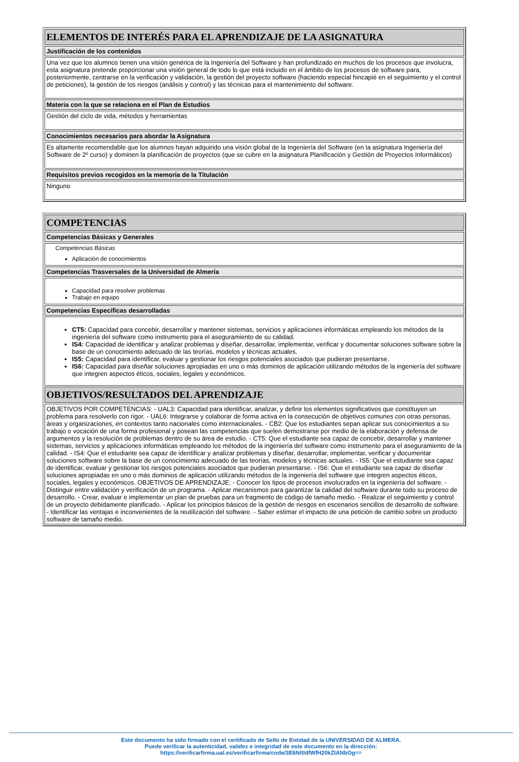| ELEMENTOS DE INTERÉS PARA EL APRENDIZAJE DE LA ASIGNATURA |
| --- |
| Justificación de los contenidos |
| Una vez que los alumnos tienen una visión genérica de la Ingeniería del Software y han profundizado en muchos de los procesos que involucra, esta asignatura pretende proporcionar una visión general de todo lo que está incluido en el ámbito de los procesos de software para, posteriormente, centrarse en la verificación y validación, la gestión del proyecto software (haciendo especial hincapié en el seguimiento y el control de peticiones), la gestión de los riesgos (análisis y control) y las técnicas para el mantenimiento del software. |
| Materia con la que se relaciona en el Plan de Estudios |
| Gestión del ciclo de vida, métodos y herramientas |
| Conocimientos necesarios para abordar la Asignatura |
| Es altamente recomendable que los alumnos hayan adquirido una visión global de la Ingeniería del Software (en la asignatura Ingeniería del Software de 2º curso) y dominen la planificación de proyectos (que se cubre en la asignatura Planificación y Gestión de Proyectos Informáticos) |
| Requisitos previos recogidos en la memoria de la Titulación |
| Ninguno |
| COMPETENCIAS |
| --- |
| Competencias Básicas y Generales |
| Competencias Básicas Aplicación de conocimientos |
| Competencias Trasversales de la Universidad de Almería |
| Capacidad para resolver problemas Trabajo en equipo |
| Competencias Específicas desarrolladas |
| CT5: Capacidad para concebir, desarrollar y mantener sistemas, servicios y aplicaciones informáticas empleando los métodos de la ingeniería del software como instrumento para el aseguramiento de su calidad. IS4: Capacidad de identificar y analizar problemas y diseñar, desarrollar, implementar, verificar y documentar soluciones software sobre la base de un conocimiento adecuado de las teorías, modelos y técnicas actuales. IS5: Capacidad para identificar, evaluar y gestionar los riesgos potenciales asociados que pudieran presentarse. IS6: Capacidad para diseñar soluciones apropiadas en uno o más dominios de aplicación utilizando métodos de la ingeniería del software que integren aspectos éticos, sociales, legales y económicos. |
| OBJETIVOS/RESULTADOS DEL APRENDIZAJE |
| OBJETIVOS POR COMPETENCIAS: - UAL3: Capacidad para identificar, analizar, y definir los elementos significativos que constituyen un problema para resolverlo con rigor. - UAL6: Integrarse y colaborar de forma activa en la consecución de objetivos comunes con otras personas, áreas y organizaciones, en contextos tanto nacionales como internacionales. - CB2: Que los estudiantes sepan aplicar sus conocimientos a su trabajo o vocación de una forma profesional y posean las competencias que suelen demostrarse por medio de la elaboración y defensa de argumentos y la resolución de problemas dentro de su área de estudio. - CT5: Que el estudiante sea capaz de concebir, desarrollar y mantener sistemas, servicios y aplicaciones informáticas empleando los métodos de la ingeniería del software como instrumento para el aseguramiento de la calidad. - IS4: Que el estudiante sea capaz de identificar y analizar problemas y diseñar, desarrollar, implementar, verificar y documentar soluciones software sobre la base de un conocimiento adecuado de las teorías, modelos y técnicas actuales. - IS5: Que el estudiante sea capaz de identificar, evaluar y gestionar los riesgos potenciales asociados que pudieran presentarse. - IS6: Que el estudiante sea capaz de diseñar soluciones apropiadas en uno o más dominios de aplicación utilizando métodos de la ingeniería del software que integren aspectos éticos, sociales, legales y económicos. OBJETIVOS DE APRENDIZAJE: - Conocer los tipos de procesos involucrados en la ingeniería del software. - Distinguir entre validación y verificación de un programa. - Aplicar mecanismos para garantizar la calidad del software durante todo su proceso de desarrollo. - Crear, evaluar e implementar un plan de pruebas para un fragmento de código de tamaño medio. - Realizar el seguimiento y control de un proyecto debidamente planificado. - Aplicar los principios básicos de la gestión de riesgos en escenarios sencillos de desarrollo de software. - Identificar las ventajas e inconvenientes de la reutilización del software. - Saber estimar el impacto de una petición de cambio sobre un producto software de tamaño medio. |
Este documento ha sido firmado con el certificado de Sello de Entidad de la UNIVERSIDAD DE ALMERA.
Puede verificar la autenticidad, validez e integridad de este documento en la dirección:
https://verificarfirma.ual.es/verificarfirma/code/3E6N/tldfWfH20kZIANbOg==